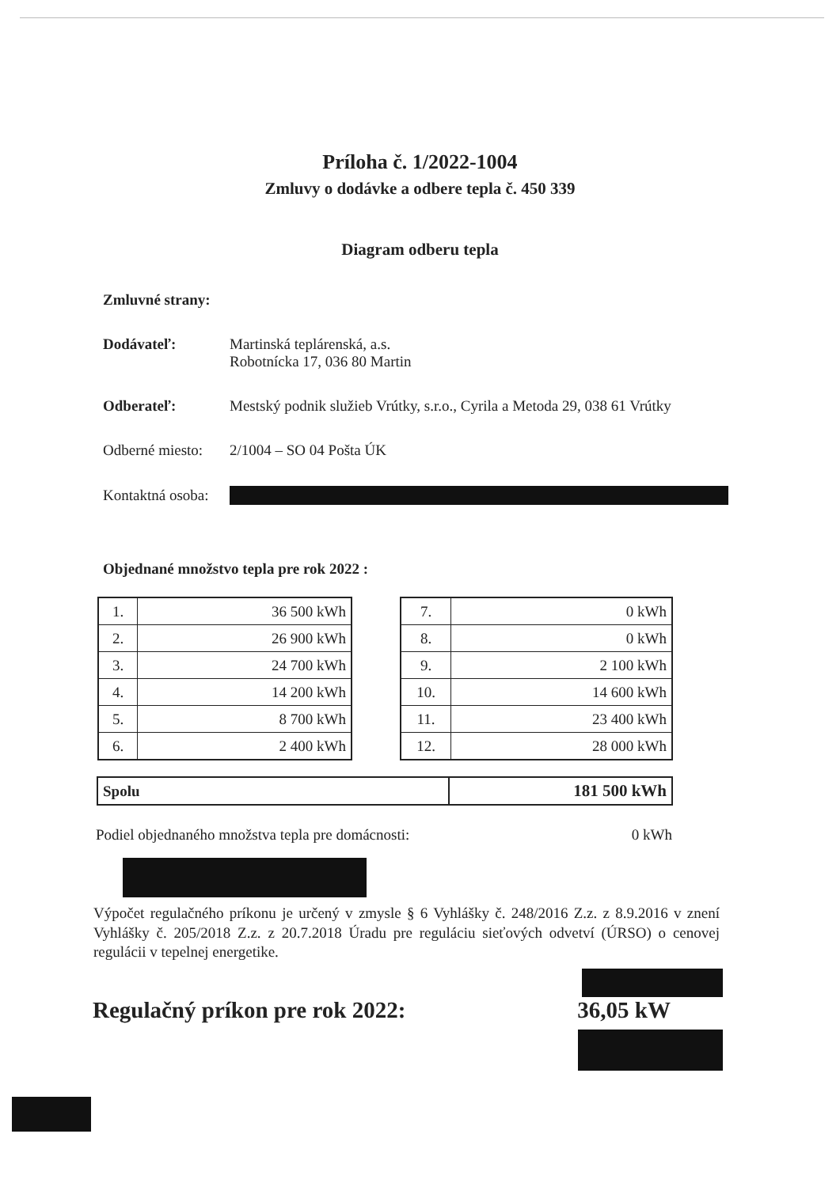Príloha č. 1/2022-1004
Zmluvy o dodávke a odbere tepla č. 450 339
Diagram odberu tepla
Zmluvné strany:
Dodávateľ: Martinská teplárenská, a.s.
Robotnícka 17, 036 80 Martin
Odberateľ: Mestský podnik služieb Vrútky, s.r.o., Cyrila a Metoda 29, 038 61 Vrútky
Odberné miesto:
2/1004 – SO 04 Pošta ÚK
Kontaktná osoba:
Objednané množstvo tepla pre rok 2022 :
| 1. | 36 500 kWh |
| 2. | 26 900 kWh |
| 3. | 24 700 kWh |
| 4. | 14 200 kWh |
| 5. | 8 700 kWh |
| 6. | 2 400 kWh |
| 7. | 0 kWh |
| 8. | 0 kWh |
| 9. | 2 100 kWh |
| 10. | 14 600 kWh |
| 11. | 23 400 kWh |
| 12. | 28 000 kWh |
| Spolu | 181 500 kWh |
Podiel objednaného množstva tepla pre domácnosti: 0 kWh
Výpočet regulačného príkonu je určený v zmysle § 6 Vyhlášky č. 248/2016 Z.z. z 8.9.2016 v znení Vyhlášky č. 205/2018 Z.z. z 20.7.2018 Úradu pre reguláciu sieťových odvetví (ÚRSO) o cenovej regulácii v tepelnej energetike.
Regulačný príkon pre rok 2022: 36,05 kW